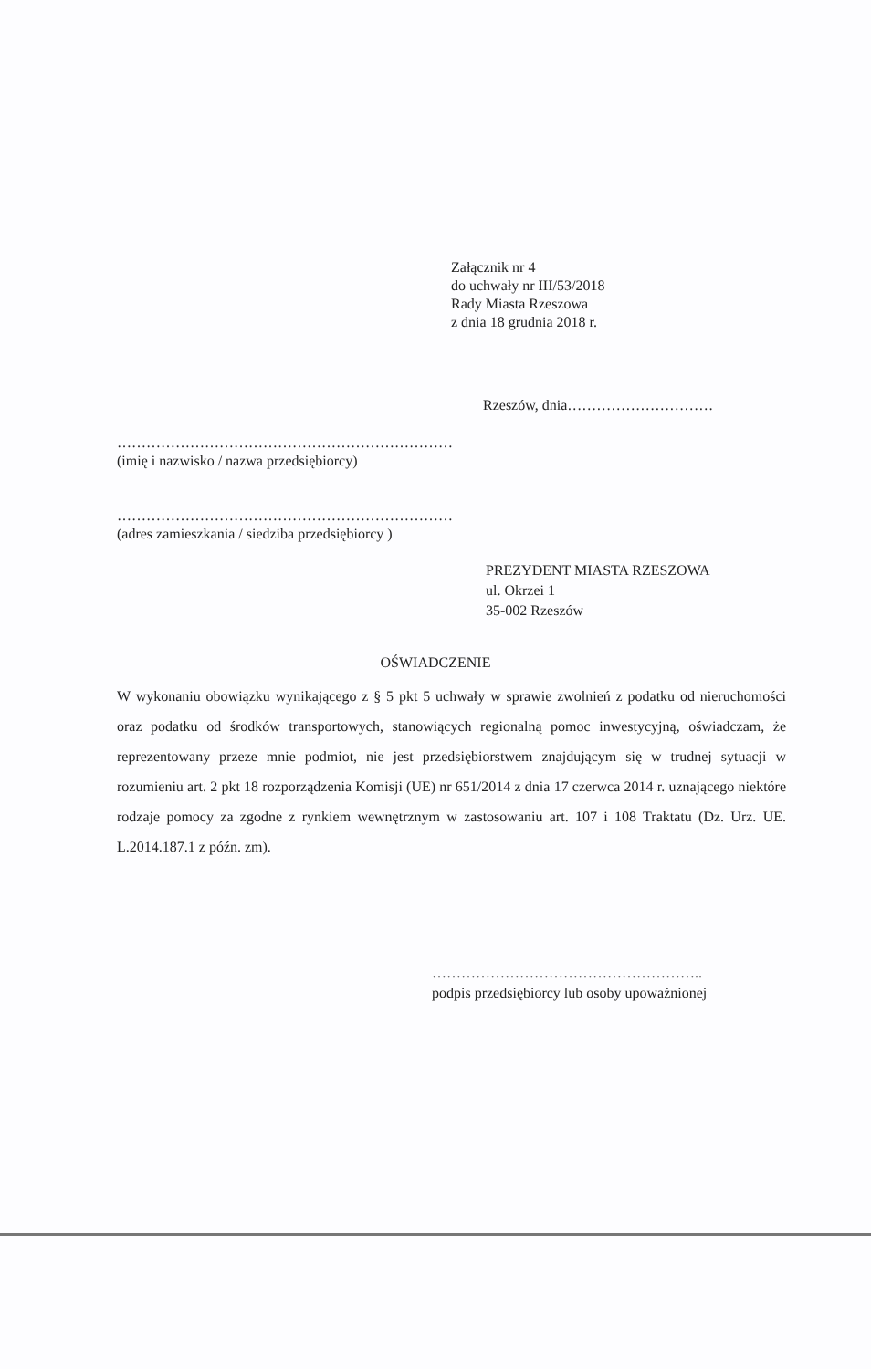Załącznik nr 4
do uchwały nr III/53/2018
Rady Miasta Rzeszowa
z dnia 18 grudnia 2018 r.
Rzeszów, dnia…………………………
……………………………………………………………
(imię i nazwisko / nazwa przedsiębiorcy)
……………………………………………………………
(adres zamieszkania / siedziba przedsiębiorcy )
PREZYDENT MIASTA RZESZOWA
ul. Okrzei 1
35-002 Rzeszów
OŚWIADCZENIE
W wykonaniu obowiązku wynikającego z § 5 pkt 5 uchwały w sprawie zwolnień z podatku od nieruchomości oraz podatku od środków transportowych, stanowiących regionalną pomoc inwestycyjną, oświadczam, że reprezentowany przeze mnie podmiot, nie jest przedsiębiorstwem znajdującym się w trudnej sytuacji w rozumieniu art. 2 pkt 18 rozporządzenia Komisji (UE) nr 651/2014 z dnia 17 czerwca 2014 r. uznającego niektóre rodzaje pomocy za zgodne z rynkiem wewnętrznym w zastosowaniu art. 107 i 108 Traktatu (Dz. Urz. UE. L.2014.187.1 z późn. zm).
………………………………………………..
podpis przedsiębiorcy lub osoby upoważnionej